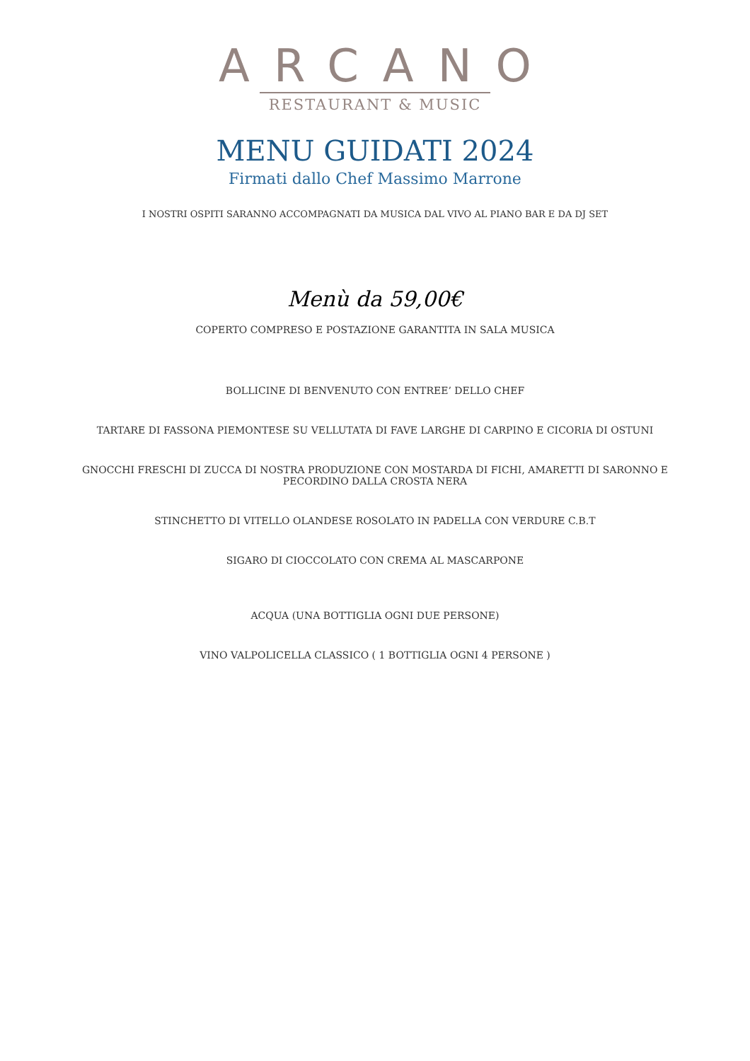ARCANO
RESTAURANT & MUSIC
MENU GUIDATI 2024
Firmati dallo Chef Massimo Marrone
I NOSTRI OSPITI SARANNO ACCOMPAGNATI DA MUSICA DAL VIVO AL PIANO BAR E DA DJ SET
Menù da 59,00€
COPERTO COMPRESO E POSTAZIONE GARANTITA IN SALA MUSICA
BOLLICINE DI BENVENUTO CON ENTREE’ DELLO CHEF
TARTARE DI FASSONA PIEMONTESE SU VELLUTATA DI FAVE LARGHE DI CARPINO E CICORIA DI OSTUNI
GNOCCHI FRESCHI DI ZUCCA DI NOSTRA PRODUZIONE CON MOSTARDA DI FICHI, AMARETTI DI SARONNO E PECORDINO DALLA CROSTA NERA
STINCHETTO DI VITELLO OLANDESE ROSOLATO IN PADELLA CON VERDURE C.B.T
SIGARO DI CIOCCOLATO CON CREMA AL MASCARPONE
ACQUA (UNA BOTTIGLIA OGNI DUE PERSONE)
VINO VALPOLICELLA CLASSICO ( 1 BOTTIGLIA OGNI 4 PERSONE )